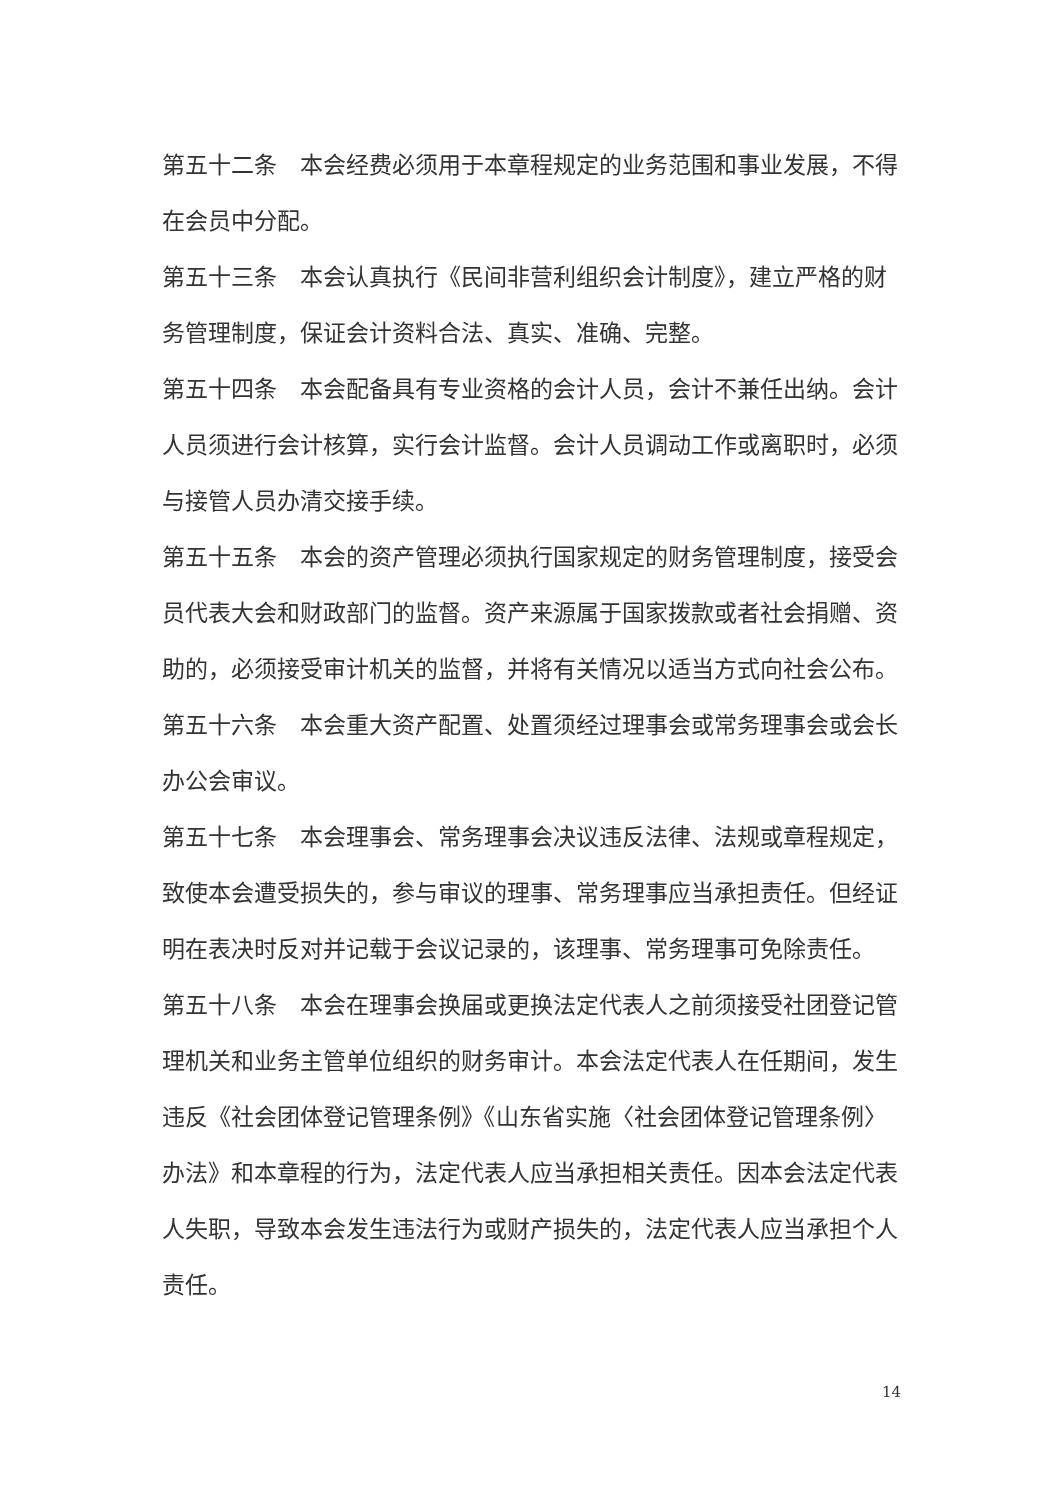第五十二条　本会经费必须用于本章程规定的业务范围和事业发展，不得在会员中分配。
第五十三条　本会认真执行《民间非营利组织会计制度》，建立严格的财务管理制度，保证会计资料合法、真实、准确、完整。
第五十四条　本会配备具有专业资格的会计人员，会计不兼任出纳。会计人员须进行会计核算，实行会计监督。会计人员调动工作或离职时，必须与接管人员办清交接手续。
第五十五条　本会的资产管理必须执行国家规定的财务管理制度，接受会员代表大会和财政部门的监督。资产来源属于国家拨款或者社会捐赠、资助的，必须接受审计机关的监督，并将有关情况以适当方式向社会公布。
第五十六条　本会重大资产配置、处置须经过理事会或常务理事会或会长办公会审议。
第五十七条　本会理事会、常务理事会决议违反法律、法规或章程规定，致使本会遭受损失的，参与审议的理事、常务理事应当承担责任。但经证明在表决时反对并记载于会议记录的，该理事、常务理事可免除责任。
第五十八条　本会在理事会换届或更换法定代表人之前须接受社团登记管理机关和业务主管单位组织的财务审计。本会法定代表人在任期间，发生违反《社会团体登记管理条例》《山东省实施〈社会团体登记管理条例〉办法》和本章程的行为，法定代表人应当承担相关责任。因本会法定代表人失职，导致本会发生违法行为或财产损失的，法定代表人应当承担个人责任。
14